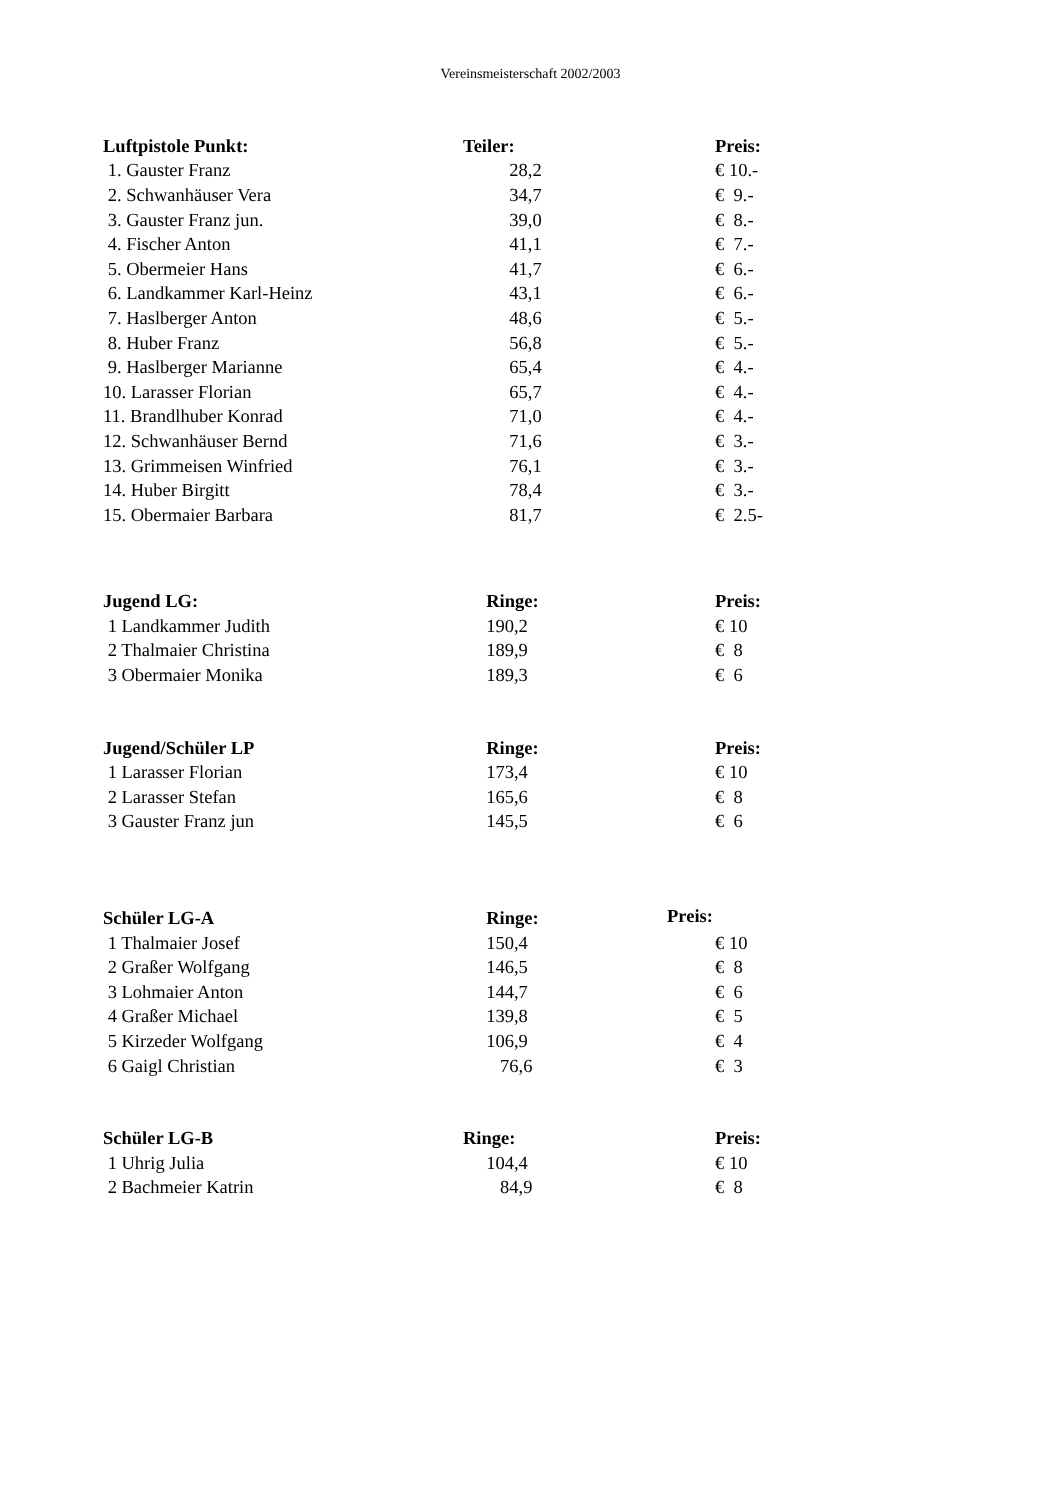Vereinsmeisterschaft 2002/2003
| Luftpistole Punkt: | Teiler: | Preis: |
| --- | --- | --- |
| 1. Gauster Franz | 28,2 | € 10.- |
| 2. Schwanhäuser Vera | 34,7 | € 9.- |
| 3. Gauster Franz jun. | 39,0 | € 8.- |
| 4. Fischer Anton | 41,1 | € 7.- |
| 5. Obermeier Hans | 41,7 | € 6.- |
| 6. Landkammer Karl-Heinz | 43,1 | € 6.- |
| 7. Haslberger Anton | 48,6 | € 5.- |
| 8. Huber Franz | 56,8 | € 5.- |
| 9. Haslberger Marianne | 65,4 | € 4.- |
| 10. Larasser Florian | 65,7 | € 4.- |
| 11. Brandlhuber Konrad | 71,0 | € 4.- |
| 12. Schwanhäuser Bernd | 71,6 | € 3.- |
| 13. Grimmeisen Winfried | 76,1 | € 3.- |
| 14. Huber Birgitt | 78,4 | € 3.- |
| 15. Obermaier Barbara | 81,7 | € 2.5- |
| Jugend LG: | Ringe: | Preis: |
| --- | --- | --- |
| 1 Landkammer Judith | 190,2 | € 10 |
| 2 Thalmaier Christina | 189,9 | € 8 |
| 3 Obermaier Monika | 189,3 | € 6 |
| Jugend/Schüler LP | Ringe: | Preis: |
| --- | --- | --- |
| 1 Larasser Florian | 173,4 | € 10 |
| 2 Larasser Stefan | 165,6 | € 8 |
| 3 Gauster Franz jun | 145,5 | € 6 |
| Schüler LG-A | Ringe: | |
| --- | --- | --- |
Preis:
| 1 Thalmaier Josef | 150,4 | € 10 |
| 2 Graßer Wolfgang | 146,5 | € 8 |
| 3 Lohmaier Anton | 144,7 | € 6 |
| 4 Graßer Michael | 139,8 | € 5 |
| 5 Kirzeder Wolfgang | 106,9 | € 4 |
| 6 Gaigl Christian | 76,6 | € 3 |
| Schüler LG-B | Ringe: | Preis: |
| --- | --- | --- |
| 1 Uhrig Julia | 104,4 | € 10 |
| 2 Bachmeier Katrin | 84,9 | € 8 |